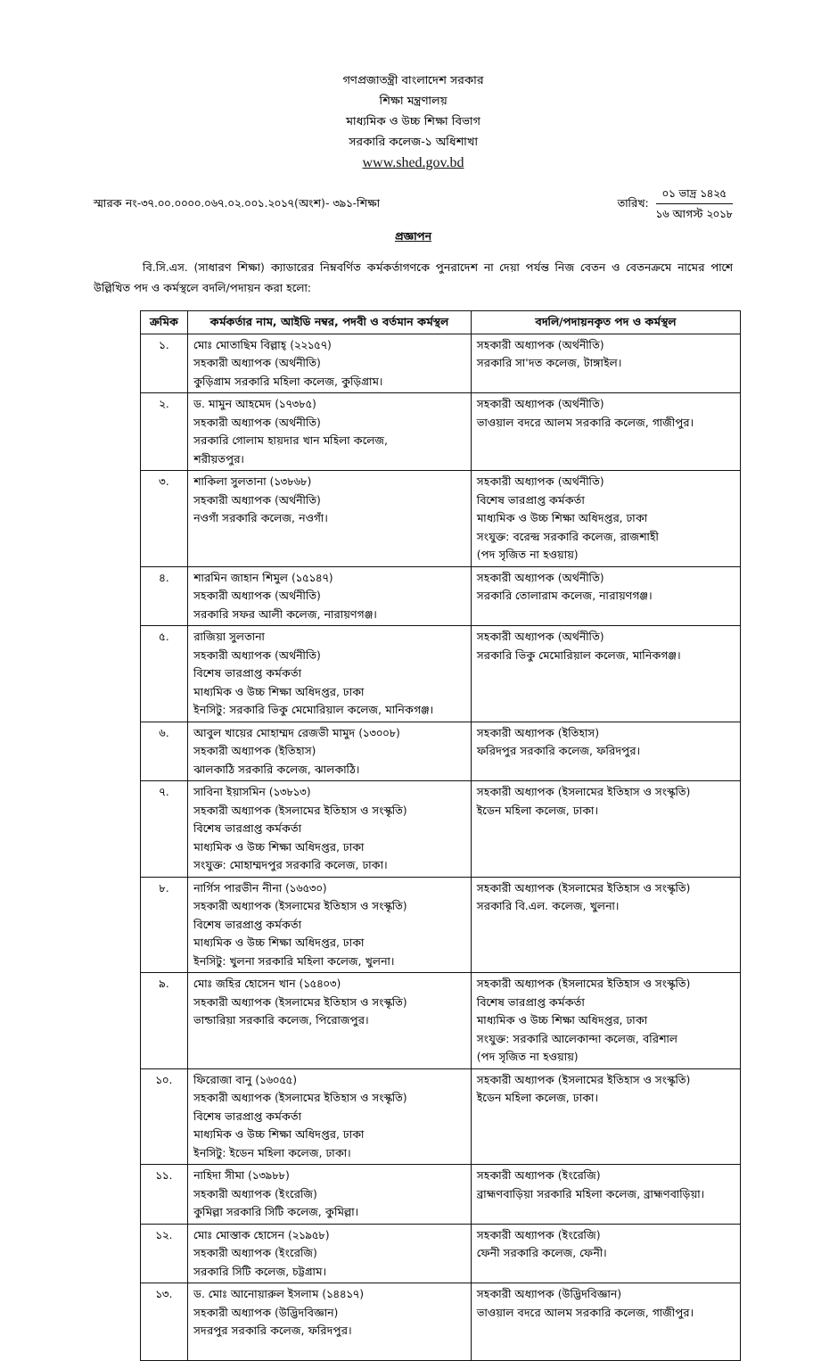গণপ্রজাতন্ত্রী বাংলাদেশ সরকার
শিক্ষা মন্ত্রণালয়
মাধ্যমিক ও উচ্চ শিক্ষা বিভাগ
সরকারি কলেজ-১ অধিশাখা
www.shed.gov.bd
স্মারক নং-৩৭.০০.০০০০.০৬৭.০২.০০১.২০১৭(অংশ)- ৩৯১-শিক্ষা
তারিখ:
০১ ভাদ্র ১৪২৫
১৬ আগস্ট ২০১৮
প্রজ্ঞাপন
বি.সি.এস. (সাধারণ শিক্ষা) ক্যাডারের নিম্নবর্ণিত কর্মকর্তাগণকে পুনরাদেশ না দেয়া পর্যন্ত নিজ বেতন ও বেতনক্রমে নামের পাশে উল্লিখিত পদ ও কর্মস্থলে বদলি/পদায়ন করা হলো:
| ক্রমিক | কর্মকর্তার নাম, আইডি নম্বর, পদবী ও বর্তমান কর্মস্থল | বদলি/পদায়নকৃত পদ ও কর্মস্থল |
| --- | --- | --- |
| ১. | মোঃ মোতাছিম বিল্লাহ্ (২২১৫৭) সহকারী অধ্যাপক (অর্থনীতি) কুড়িগ্রাম সরকারি মহিলা কলেজ, কুড়িগ্রাম। | সহকারী অধ্যাপক (অর্থনীতি) সরকারি সা'দত কলেজ, টাঙ্গাইল। |
| ২. | ড. মামুন আহমেদ (১৭৩৮৫) সহকারী অধ্যাপক (অর্থনীতি) সরকারি গোলাম হায়দার খান মহিলা কলেজ, শরীয়তপুর। | সহকারী অধ্যাপক (অর্থনীতি) ভাওয়াল বদরে আলম সরকারি কলেজ, গাজীপুর। |
| ৩. | শাকিলা সুলতানা (১৩৮৬৮) সহকারী অধ্যাপক (অর্থনীতি) নওগাঁ সরকারি কলেজ, নওগাঁ। | সহকারী অধ্যাপক (অর্থনীতি) বিশেষ ভারপ্রাপ্ত কর্মকর্তা মাধ্যমিক ও উচ্চ শিক্ষা অধিদপ্তর, ঢাকা সংযুক্ত: বরেন্দ্র সরকারি কলেজ, রাজশাহী (পদ সৃজিত না হওয়ায়) |
| ৪. | শারমিন জাহান শিমুল (১৫১৪৭) সহকারী অধ্যাপক (অর্থনীতি) সরকারি সফর আলী কলেজ, নারায়ণগঞ্জ। | সহকারী অধ্যাপক (অর্থনীতি) সরকারি তোলারাম কলেজ, নারায়ণগঞ্জ। |
| ৫. | রাজিয়া সুলতানা সহকারী অধ্যাপক (অর্থনীতি) বিশেষ ভারপ্রাপ্ত কর্মকর্তা মাধ্যমিক ও উচ্চ শিক্ষা অধিদপ্তর, ঢাকা ইনসিটু: সরকারি ভিকু মেমোরিয়াল কলেজ, মানিকগঞ্জ। | সহকারী অধ্যাপক (অর্থনীতি) সরকারি ভিকু মেমোরিয়াল কলেজ, মানিকগঞ্জ। |
| ৬. | আবুল খায়ের মোহাম্মদ রেজভী মামুদ (১৩০০৮) সহকারী অধ্যাপক (ইতিহাস) ঝালকাঠি সরকারি কলেজ, ঝালকাঠি। | সহকারী অধ্যাপক (ইতিহাস) ফরিদপুর সরকারি কলেজ, ফরিদপুর। |
| ৭. | সাবিনা ইয়াসমিন (১৩৮১৩) সহকারী অধ্যাপক (ইসলামের ইতিহাস ও সংস্কৃতি) বিশেষ ভারপ্রাপ্ত কর্মকর্তা মাধ্যমিক ও উচ্চ শিক্ষা অধিদপ্তর, ঢাকা সংযুক্ত: মোহাম্মদপুর সরকারি কলেজ, ঢাকা। | সহকারী অধ্যাপক (ইসলামের ইতিহাস ও সংস্কৃতি) ইডেন মহিলা কলেজ, ঢাকা। |
| ৮. | নার্গিস পারভীন নীনা (১৬৫৩০) সহকারী অধ্যাপক (ইসলামের ইতিহাস ও সংস্কৃতি) বিশেষ ভারপ্রাপ্ত কর্মকর্তা মাধ্যমিক ও উচ্চ শিক্ষা অধিদপ্তর, ঢাকা ইনসিটু: খুলনা সরকারি মহিলা কলেজ, খুলনা। | সহকারী অধ্যাপক (ইসলামের ইতিহাস ও সংস্কৃতি) সরকারি বি.এল. কলেজ, খুলনা। |
| ৯. | মোঃ জহির হোসেন খান (১৫৪০৩) সহকারী অধ্যাপক (ইসলামের ইতিহাস ও সংস্কৃতি) ভান্ডারিয়া সরকারি কলেজ, পিরোজপুর। | সহকারী অধ্যাপক (ইসলামের ইতিহাস ও সংস্কৃতি) বিশেষ ভারপ্রাপ্ত কর্মকর্তা মাধ্যমিক ও উচ্চ শিক্ষা অধিদপ্তর, ঢাকা সংযুক্ত: সরকারি আলেকান্দা কলেজ, বরিশাল (পদ সৃজিত না হওয়ায়) |
| ১০. | ফিরোজা বানু (১৬০৫৫) সহকারী অধ্যাপক (ইসলামের ইতিহাস ও সংস্কৃতি) বিশেষ ভারপ্রাপ্ত কর্মকর্তা মাধ্যমিক ও উচ্চ শিক্ষা অধিদপ্তর, ঢাকা ইনসিটু: ইডেন মহিলা কলেজ, ঢাকা। | সহকারী অধ্যাপক (ইসলামের ইতিহাস ও সংস্কৃতি) ইডেন মহিলা কলেজ, ঢাকা। |
| ১১. | নাহিদা সীমা (১৩৯৮৮) সহকারী অধ্যাপক (ইংরেজি) কুমিল্লা সরকারি সিটি কলেজ, কুমিল্লা। | সহকারী অধ্যাপক (ইংরেজি) ব্রাহ্মণবাড়িয়া সরকারি মহিলা কলেজ, ব্রাহ্মণবাড়িয়া। |
| ১২. | মোঃ মোস্তাক হোসেন (২১৯৫৮) সহকারী অধ্যাপক (ইংরেজি) সরকারি সিটি কলেজ, চট্টগ্রাম। | সহকারী অধ্যাপক (ইংরেজি) ফেনী সরকারি কলেজ, ফেনী। |
| ১৩. | ড. মোঃ আনোয়ারুল ইসলাম (১৪৪১৭) সহকারী অধ্যাপক (উদ্ভিদবিজ্ঞান) সদরপুর সরকারি কলেজ, ফরিদপুর। | সহকারী অধ্যাপক (উদ্ভিদবিজ্ঞান) ভাওয়াল বদরে আলম সরকারি কলেজ, গাজীপুর। |